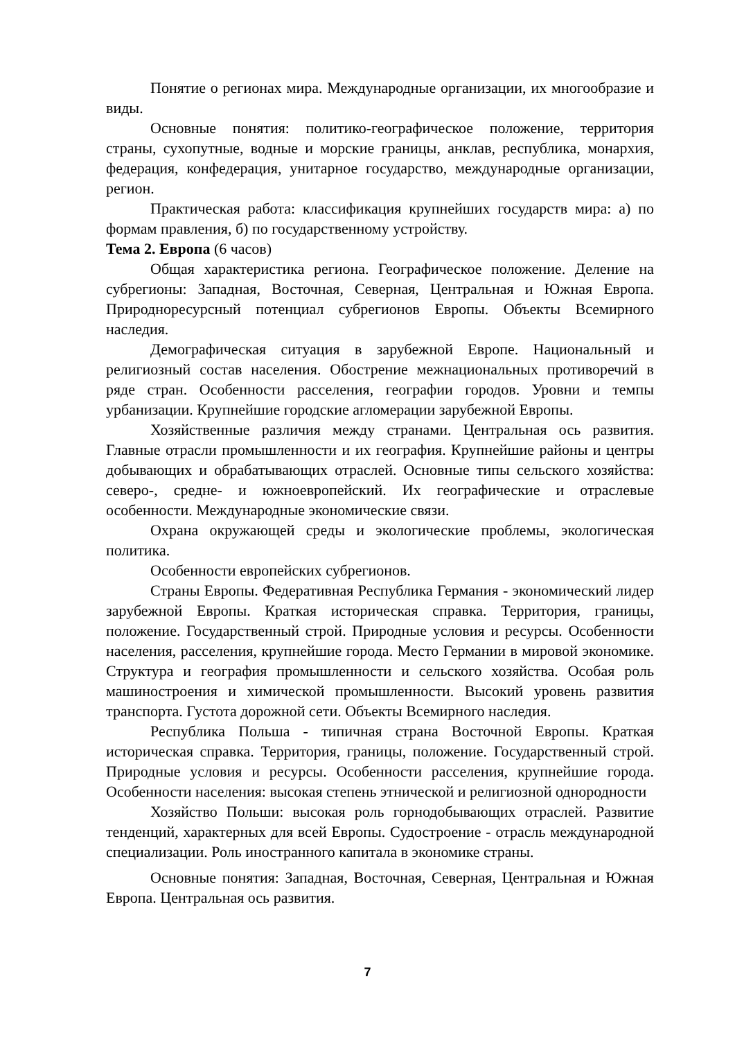Понятие о регионах мира. Международные организации, их многообразие и виды.
Основные понятия: политико-географическое положение, территория страны, сухопутные, водные и морские границы, анклав, республика, монархия, федерация, конфедерация, унитарное государство, международные организации, регион.
Практическая работа: классификация крупнейших государств мира: а) по формам правления, б) по государственному устройству.
Тема 2. Европа (6 часов)
Общая характеристика региона. Географическое положение. Деление на субрегионы: Западная, Восточная, Северная, Центральная и Южная Европа. Природноресурсный потенциал субрегионов Европы. Объекты Всемирного наследия.
Демографическая ситуация в зарубежной Европе. Национальный и религиозный состав населения. Обострение межнациональных противоречий в ряде стран. Особенности расселения, географии городов. Уровни и темпы урбанизации. Крупнейшие городские агломерации зарубежной Европы.
Хозяйственные различия между странами. Центральная ось развития. Главные отрасли промышленности и их география. Крупнейшие районы и центры добывающих и обрабатывающих отраслей. Основные типы сельского хозяйства: северо-, средне- и южноевропейский. Их географические и отраслевые особенности. Международные экономические связи.
Охрана окружающей среды и экологические проблемы, экологическая политика.
Особенности европейских субрегионов.
Страны Европы. Федеративная Республика Германия - экономический лидер зарубежной Европы. Краткая историческая справка. Территория, границы, положение. Государственный строй. Природные условия и ресурсы. Особенности населения, расселения, крупнейшие города. Место Германии в мировой экономике. Структура и география промышленности и сельского хозяйства. Особая роль машиностроения и химической промышленности. Высокий уровень развития транспорта. Густота дорожной сети. Объекты Всемирного наследия.
Республика Польша - типичная страна Восточной Европы. Краткая историческая справка. Территория, границы, положение. Государственный строй. Природные условия и ресурсы. Особенности расселения, крупнейшие города. Особенности населения: высокая степень этнической и религиозной однородности
Хозяйство Польши: высокая роль горнодобывающих отраслей. Развитие тенденций, характерных для всей Европы. Судостроение - отрасль международной специализации. Роль иностранного капитала в экономике страны.
Основные понятия: Западная, Восточная, Северная, Центральная и Южная Европа. Центральная ось развития.
7